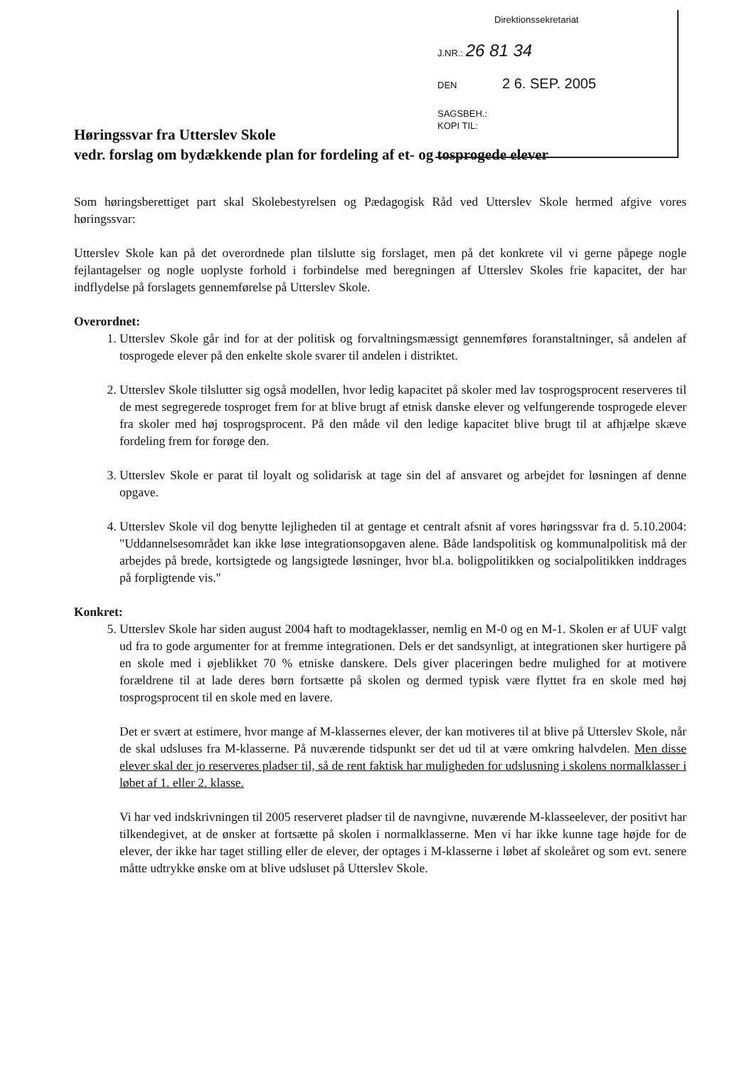Direktionssekretariat
J.NR.: 26 81 34
DEN 2 6. SEP. 2005
SAGSBEH.:
KOPI TIL:
Høringssvar fra Utterslev Skole
vedr. forslag om bydækkende plan for fordeling af et- og tosprogede elever
Som høringsberettiget part skal Skolebestyrelsen og Pædagogisk Råd ved Utterslev Skole hermed afgive vores høringssvar:
Utterslev Skole kan på det overordnede plan tilslutte sig forslaget, men på det konkrete vil vi gerne påpege nogle fejlantagelser og nogle uoplyste forhold i forbindelse med beregningen af Utterslev Skoles frie kapacitet, der har indflydelse på forslagets gennemførelse på Utterslev Skole.
Overordnet:
1. Utterslev Skole går ind for at der politisk og forvaltningsmæssigt gennemføres foranstaltninger, så andelen af tosprogede elever på den enkelte skole svarer til andelen i distriktet.
2. Utterslev Skole tilslutter sig også modellen, hvor ledig kapacitet på skoler med lav tosprogsprocent reserveres til de mest segregerede tosproget frem for at blive brugt af etnisk danske elever og velfungerende tosprogede elever fra skoler med høj tosprogsprocent. På den måde vil den ledige kapacitet blive brugt til at afhjælpe skæve fordeling frem for forøge den.
3. Utterslev Skole er parat til loyalt og solidarisk at tage sin del af ansvaret og arbejdet for løsningen af denne opgave.
4. Utterslev Skole vil dog benytte lejligheden til at gentage et centralt afsnit af vores høringssvar fra d. 5.10.2004: "Uddannelsesområdet kan ikke løse integrationsopgaven alene. Både landspolitisk og kommunalpolitisk må der arbejdes på brede, kortsigtede og langsigtede løsninger, hvor bl.a. boligpolitikken og socialpolitikken inddrages på forpligtende vis."
Konkret:
5. Utterslev Skole har siden august 2004 haft to modtageklasser, nemlig en M-0 og en M-1. Skolen er af UUF valgt ud fra to gode argumenter for at fremme integrationen. Dels er det sandsynligt, at integrationen sker hurtigere på en skole med i øjeblikket 70 % etniske danskere. Dels giver placeringen bedre mulighed for at motivere forældrene til at lade deres børn fortsætte på skolen og dermed typisk være flyttet fra en skole med høj tosprogsprocent til en skole med en lavere.
Det er svært at estimere, hvor mange af M-klassernes elever, der kan motiveres til at blive på Utterslev Skole, når de skal udsluses fra M-klasserne. På nuværende tidspunkt ser det ud til at være omkring halvdelen. Men disse elever skal der jo reserveres pladser til, så de rent faktisk har muligheden for udslusning i skolens normalklasser i løbet af 1. eller 2. klasse.
Vi har ved indskrivningen til 2005 reserveret pladser til de navngivne, nuværende M-klasseelever, der positivt har tilkendegivet, at de ønsker at fortsætte på skolen i normalklasserne. Men vi har ikke kunne tage højde for de elever, der ikke har taget stilling eller de elever, der optages i M-klasserne i løbet af skoleåret og som evt. senere måtte udtrykke ønske om at blive udsluset på Utterslev Skole.